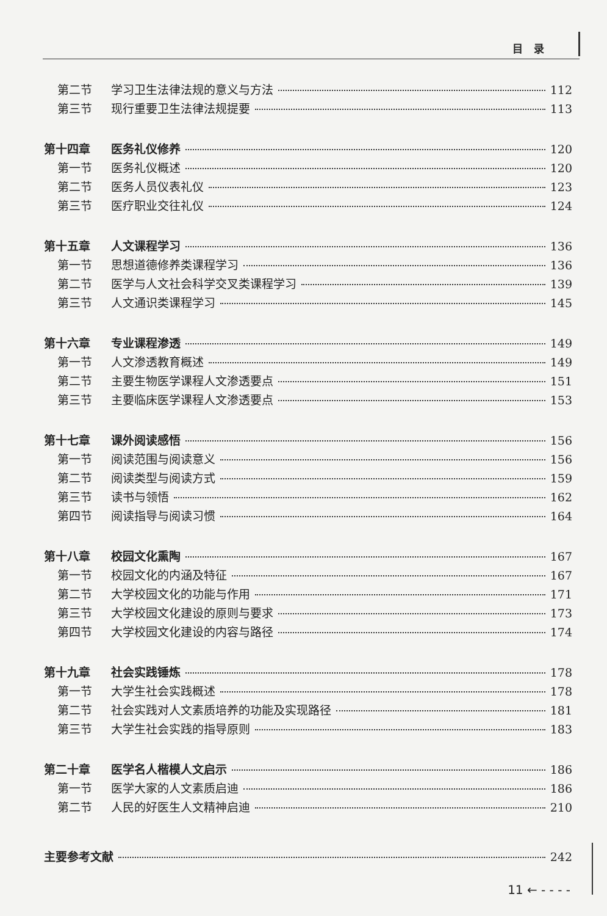目录
第二节 学习卫生法律法规的意义与方法 112
第三节 现行重要卫生法律法规提要 113
第十四章 医务礼仪修养 120
第一节 医务礼仪概述 120
第二节 医务人员仪表礼仪 123
第三节 医疗职业交往礼仪 124
第十五章 人文课程学习 136
第一节 思想道德修养类课程学习 136
第二节 医学与人文社会科学交叉类课程学习 139
第三节 人文通识类课程学习 145
第十六章 专业课程渗透 149
第一节 人文渗透教育概述 149
第二节 主要生物医学课程人文渗透要点 151
第三节 主要临床医学课程人文渗透要点 153
第十七章 课外阅读感悟 156
第一节 阅读范围与阅读意义 156
第二节 阅读类型与阅读方式 159
第三节 读书与领悟 162
第四节 阅读指导与阅读习惯 164
第十八章 校园文化熏陶 167
第一节 校园文化的内涵及特征 167
第二节 大学校园文化的功能与作用 171
第三节 大学校园文化建设的原则与要求 173
第四节 大学校园文化建设的内容与路径 174
第十九章 社会实践锤炼 178
第一节 大学生社会实践概述 178
第二节 社会实践对人文素质培养的功能及实现路径 181
第三节 大学生社会实践的指导原则 183
第二十章 医学名人楷模人文启示 186
第一节 医学大家的人文素质启迪 186
第二节 人民的好医生人文精神启迪 210
主要参考文献 242
11 ← - - - -